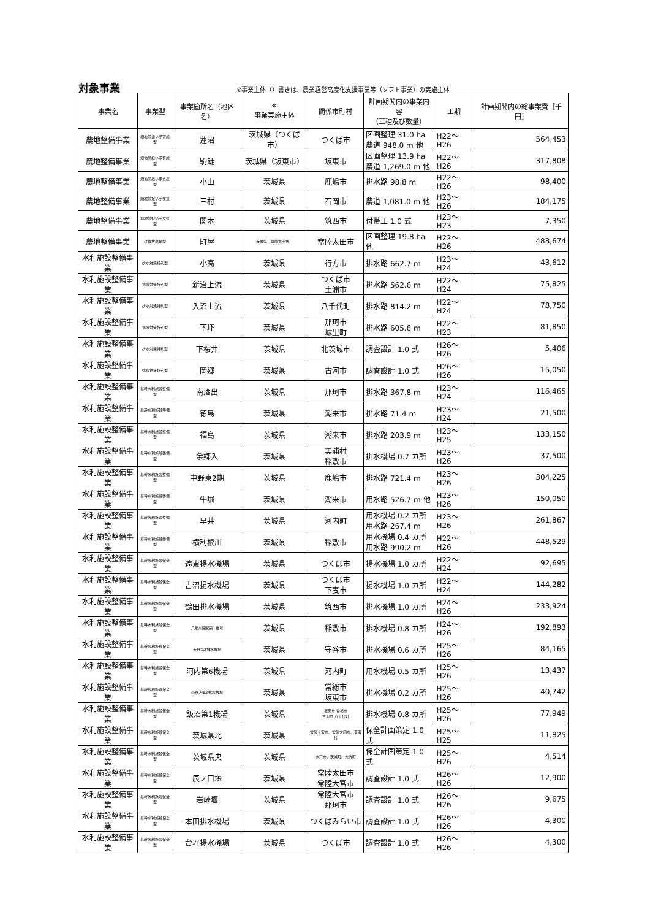対象事業 ※事業主体（）書きは、農業経営高度化支援事業等（ソフト事業）の実施主体
| 事業名 | 事業型 | 事業箇所名（地区名） | ※ 事業実施主体 | 関係市町村 | 計画期間内の事業内容 （工種及び数量） | 工期 | 計画期間内の総事業費［千円］ |
| --- | --- | --- | --- | --- | --- | --- | --- |
| 農地整備事業 | 畑地帯担い手育成型 | 蓮沼 | 茨城県（つくば市） | つくば市 | 区画整理 31.0 ha 農道 948.0 m 他 | H22～H26 | 564,453 |
| 農地整備事業 | 畑地帯担い手育成型 | 駒跿 | 茨城県（坂東市） | 坂東市 | 区画整理 13.9 ha 農道 1,269.0 m 他 | H22～H26 | 317,808 |
| 農地整備事業 | 畑地帯担い手支援型 | 小山 | 茨城県 | 鹿嶋市 | 排水路 98.8 m | H22～H26 | 98,400 |
| 農地整備事業 | 畑地帯担い手支援型 | 三村 | 茨城県 | 石岡市 | 農道 1,081.0 m 他 | H23～H26 | 184,175 |
| 農地整備事業 | 畑地帯担い手支援型 | 関本 | 茨城県 | 筑西市 | 付帯工 1.0 式 | H23～H23 | 7,350 |
| 農地整備事業 | 耕作放棄地型 | 町屋 | 茨城県（常陸太田市） | 常陸太田市 | 区画整理 19.8 ha 他 | H22～H26 | 488,674 |
| 水利施設整備事業 | 排水対策特別型 | 小高 | 茨城県 | 行方市 | 排水路 662.7 m | H23～H24 | 43,612 |
| 水利施設整備事業 | 排水対策特別型 | 新治上流 | 茨城県 | つくば市 土浦市 | 排水路 562.6 m | H22～H24 | 75,825 |
| 水利施設整備事業 | 排水対策特別型 | 入沼上流 | 茨城県 | 八千代町 | 排水路 814.2 m | H22～H24 | 78,750 |
| 水利施設整備事業 | 排水対策特別型 | 下圷 | 茨城県 | 那珂市 城里町 | 排水路 605.6 m | H22～H23 | 81,850 |
| 水利施設整備事業 | 排水対策特別型 | 下桜井 | 茨城県 | 北茨城市 | 調査設計 1.0 式 | H26～H26 | 5,406 |
| 水利施設整備事業 | 排水対策特別型 | 岡郷 | 茨城県 | 古河市 | 調査設計 1.0 式 | H26～H26 | 15,050 |
| 水利施設整備事業 | 基幹水利施設整備型 | 南酒出 | 茨城県 | 那珂市 | 排水路 367.8 m | H23～H24 | 116,465 |
| 水利施設整備事業 | 基幹水利施設整備型 | 徳島 | 茨城県 | 潮来市 | 排水路 71.4 m | H23～H24 | 21,500 |
| 水利施設整備事業 | 基幹水利施設整備型 | 福島 | 茨城県 | 潮来市 | 排水路 203.9 m | H23～H25 | 133,150 |
| 水利施設整備事業 | 基幹水利施設整備型 | 余郷入 | 茨城県 | 美浦村 稲敷市 | 排水機場 0.7 カ所 | H23～H26 | 37,500 |
| 水利施設整備事業 | 基幹水利施設整備型 | 中野東2期 | 茨城県 | 鹿嶋市 | 排水路 721.4 m | H23～H26 | 304,225 |
| 水利施設整備事業 | 基幹水利施設整備型 | 牛堀 | 茨城県 | 潮来市 | 用水路 526.7 m 他 | H23～H26 | 150,050 |
| 水利施設整備事業 | 基幹水利施設整備型 | 早井 | 茨城県 | 河内町 | 用水機場 0.2 カ所 用水路 267.4 m | H23～H26 | 261,867 |
| 水利施設整備事業 | 基幹水利施設整備型 | 横利根川 | 茨城県 | 稲敷市 | 用水機場 0.4 カ所 用水路 990.2 m | H22～H26 | 448,529 |
| 水利施設整備事業 | 基幹水利施設保全型 | 遠東揚水機場 | 茨城県 | つくば市 | 揚水機場 1.0 カ所 | H22～H24 | 92,695 |
| 水利施設整備事業 | 基幹水利施設保全型 | 吉沼揚水機場 | 茨城県 | つくば市 下妻市 | 揚水機場 1.0 カ所 | H22～H24 | 144,282 |
| 水利施設整備事業 | 基幹水利施設保全型 | 鶴田排水機場 | 茨城県 | 筑西市 | 排水機場 1.0 カ所 | H24～H26 | 233,924 |
| 水利施設整備事業 | 基幹水利施設保全型 | 八筋川開拓第1機場 | 茨城県 | 稲敷市 | 排水機場 0.8 カ所 | H24～H26 | 192,893 |
| 水利施設整備事業 | 基幹水利施設保全型 | 大野第2排水機場 | 茨城県 | 守谷市 | 排水機場 0.6 カ所 | H25～H26 | 84,165 |
| 水利施設整備事業 | 基幹水利施設保全型 | 河内第6機場 | 茨城県 | 河内町 | 用水機場 0.5 カ所 | H25～H26 | 13,437 |
| 水利施設整備事業 | 基幹水利施設保全型 | 小谷沼第2排水機場 | 茨城県 | 常総市 坂東市 | 排水機場 0.2 カ所 | H25～H26 | 40,742 |
| 水利施設整備事業 | 基幹水利施設保全型 | 飯沼第1機場 | 茨城県 | 坂東市 常総市 古河市 八千代町 | 排水機場 0.8 カ所 | H25～H26 | 77,949 |
| 水利施設整備事業 | 基幹水利施設保全型 | 茨城県北 | 茨城県 | 常陸大宮市、常陸太田市、東海村 | 保全計画策定 1.0 式 | H25～H25 | 11,825 |
| 水利施設整備事業 | 基幹水利施設保全型 | 茨城県央 | 茨城県 | 水戸市、茨城町、大洗町 | 保全計画策定 1.0 式 | H25～H26 | 4,514 |
| 水利施設整備事業 | 基幹水利施設保全型 | 辰ノ口堰 | 茨城県 | 常陸太田市 常陸大宮市 | 調査設計 1.0 式 | H26～H26 | 12,900 |
| 水利施設整備事業 | 基幹水利施設保全型 | 岩崎堰 | 茨城県 | 常陸大宮市 那珂市 | 調査設計 1.0 式 | H26～H26 | 9,675 |
| 水利施設整備事業 | 基幹水利施設保全型 | 本田排水機場 | 茨城県 | つくばみらい市 | 調査設計 1.0 式 | H26～H26 | 4,300 |
| 水利施設整備事業 | 基幹水利施設保全型 | 台坪揚水機場 | 茨城県 | つくば市 | 調査設計 1.0 式 | H26～H26 | 4,300 |